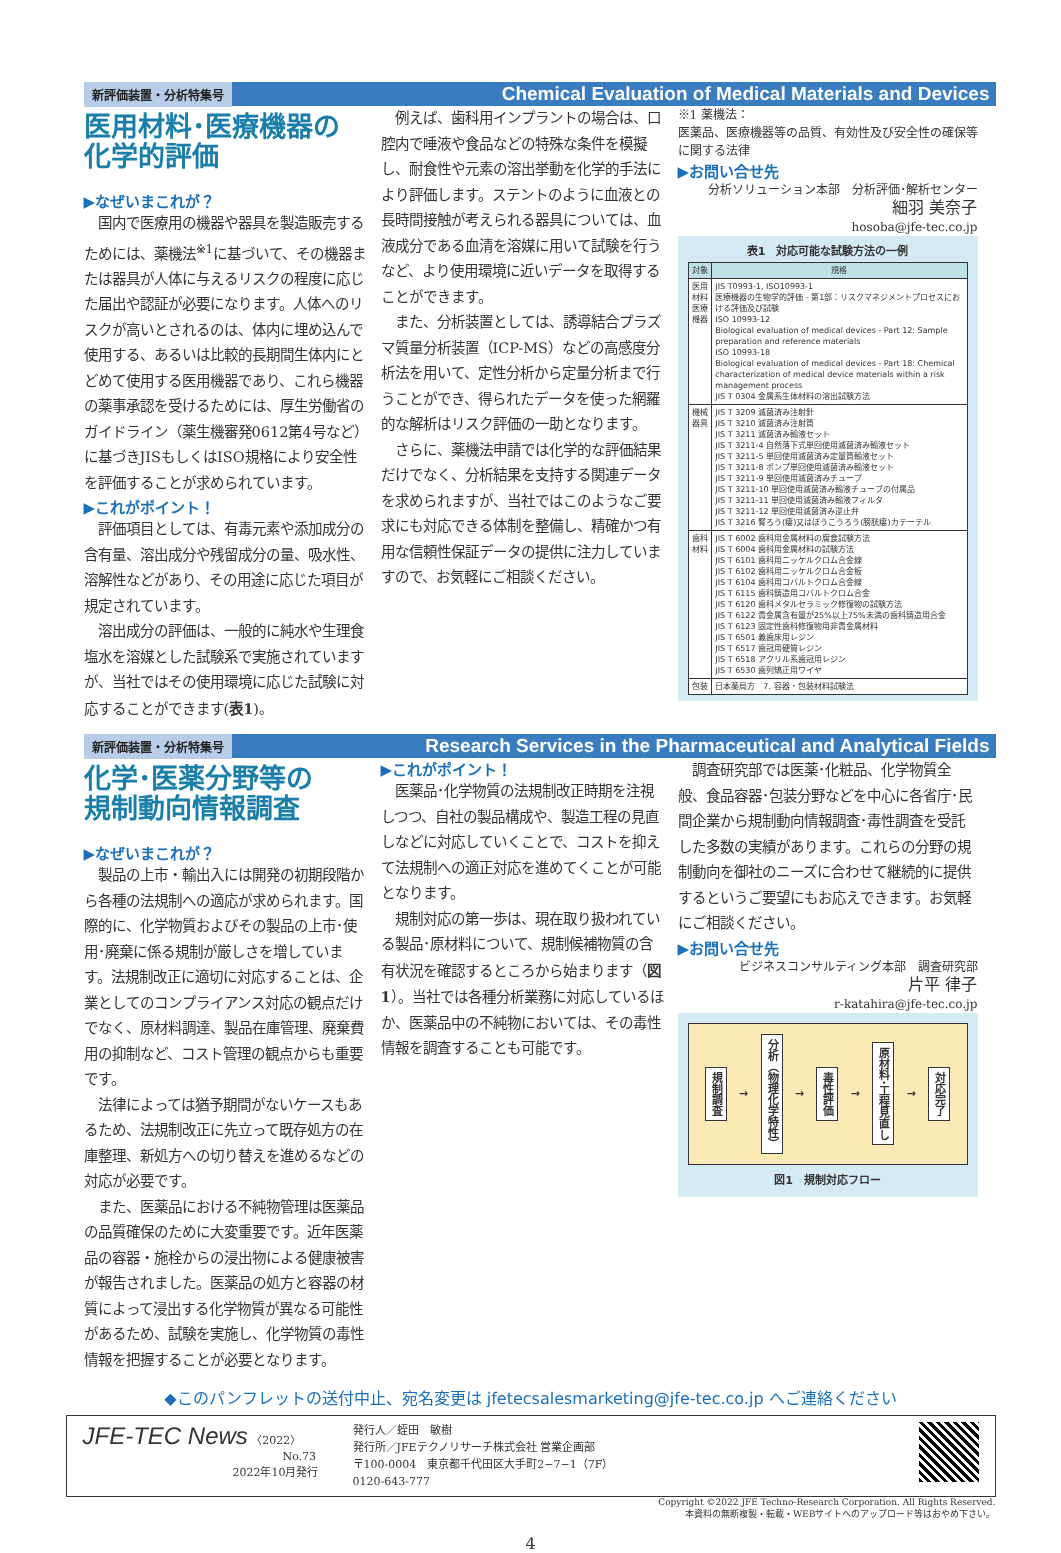新評価装置・分析特集号 Chemical Evaluation of Medical Materials and Devices
医用材料･医療機器の
化学的評価
▶なぜいまこれが？
国内で医療用の機器や器具を製造販売するためには、薬機法<sup>※1</sup>に基づいて、その機器または器具が人体に与えるリスクの程度に応じた届出や認証が必要になります。人体へのリスクが高いとされるのは、体内に埋め込んで使用する、あるいは比較的長期間生体内にとどめて使用する医用機器であり、これら機器の薬事承認を受けるためには、厚生労働省のガイドライン（薬生機審発0612第4号など）に基づきJISもしくはISO規格により安全性を評価することが求められています。
▶これがポイント！
評価項目としては、有毒元素や添加成分の含有量、溶出成分や残留成分の量、吸水性、溶解性などがあり、その用途に応じた項目が規定されています。
溶出成分の評価は、一般的に純水や生理食塩水を溶媒とした試験系で実施されていますが、当社ではその使用環境に応じた試験に対応することができます(表1)。
例えば、歯科用インプラントの場合は、口腔内で唾液や食品などの特殊な条件を模擬し、耐食性や元素の溶出挙動を化学的手法により評価します。ステントのように血液との長時間接触が考えられる器具については、血液成分である血清を溶媒に用いて試験を行うなど、より使用環境に近いデータを取得することができます。
また、分析装置としては、誘導結合プラズマ質量分析装置（ICP-MS）などの高感度分析法を用いて、定性分析から定量分析まで行うことができ、得られたデータを使った網羅的な解析はリスク評価の一助となります。
さらに、薬機法申請では化学的な評価結果だけでなく、分析結果を支持する関連データを求められますが、当社ではこのようなご要求にも対応できる体制を整備し、精確かつ有用な信頼性保証データの提供に注力していますので、お気軽にご相談ください。
※1 薬機法：
医薬品、医療機器等の品質、有効性及び安全性の確保等に関する法律
▶お問い合せ先
分析ソリューション本部　分析評価･解析センター
細羽 美奈子
hosoba@jfe-tec.co.jp
表1　対応可能な試験方法の一例
| 対象 | 規格 |
| --- | --- |
| 医用材料 医療機器 | JIS T0993-1, ISO10993-1 医療機器の生物学的評価 - 第1部：リスクマネジメントプロセスにおける評価及び試験 ISO 10993-12 Biological evaluation of medical devices - Part 12: Sample preparation and reference materials ISO 10993-18 Biological evaluation of medical devices - Part 18: Chemical characterization of medical device materials within a risk management process JIS T 0304 金属系生体材料の溶出試験方法 |
| 機械器具 | JIS T 3209 滅菌済み注射針 JIS T 3210 滅菌済み注射筒 JIS T 3211 滅菌済み輸液セット JIS T 3211-4 自然落下式単回使用滅菌済み輸液セット JIS T 3211-5 単回使用滅菌済み定量筒輸液セット JIS T 3211-8 ポンプ単回使用滅菌済み輸液セット JIS T 3211-9 単回使用滅菌済みチューブ JIS T 3211-10 単回使用滅菌済み輸液チューブの付属品 JIS T 3211-11 単回使用滅菌済み輸液フィルタ JIS T 3211-12 単回使用滅菌済み逆止弁 JIS T 3216 腎ろう(瘻)又はぼうこうろう(膀胱瘻)カテーテル |
| 歯科材料 | JIS T 6002 歯科用金属材料の腐食試験方法 JIS T 6004 歯科用金属材料の試験方法 JIS T 6101 歯科用ニッケルクロム合金線 JIS T 6102 歯科用ニッケルクロム合金板 JIS T 6104 歯科用コバルトクロム合金線 JIS T 6115 歯科鋳造用コバルトクロム合金 JIS T 6120 歯科メタルセラミック修復物の試験方法 JIS T 6122 貴金属含有量が25%以上75%未満の歯科鋳造用合金 JIS T 6123 固定性歯科修復物用非貴金属材料 JIS T 6501 義歯床用レジン JIS T 6517 歯冠用硬質レジン JIS T 6518 アクリル系歯冠用レジン JIS T 6530 歯列矯正用ワイヤ |
| 包装 | 日本薬局方 7. 容器・包装材料試験法 |
新評価装置・分析特集号 Research Services in the Pharmaceutical and Analytical Fields
化学･医薬分野等の
規制動向情報調査
▶なぜいまこれが？
製品の上市・輸出入には開発の初期段階から各種の法規制への適応が求められます。国際的に、化学物質およびその製品の上市･使用･廃棄に係る規制が厳しさを増しています。法規制改正に適切に対応することは、企業としてのコンプライアンス対応の観点だけでなく、原材料調達、製品在庫管理、廃棄費用の抑制など、コスト管理の観点からも重要です。
法律によっては猶予期間がないケースもあるため、法規制改正に先立って既存処方の在庫整理、新処方への切り替えを進めるなどの対応が必要です。
また、医薬品における不純物管理は医薬品の品質確保のために大変重要です。近年医薬品の容器・施栓からの浸出物による健康被害が報告されました。医薬品の処方と容器の材質によって浸出する化学物質が異なる可能性があるため、試験を実施し、化学物質の毒性情報を把握することが必要となります。
▶これがポイント！
医薬品･化学物質の法規制改正時期を注視しつつ、自社の製品構成や、製造工程の見直しなどに対応していくことで、コストを抑えて法規制への適正対応を進めてくことが可能となります。
規制対応の第一歩は、現在取り扱われている製品･原材料について、規制候補物質の含有状況を確認するところから始まります（図1）。当社では各種分析業務に対応しているほか、医薬品中の不純物においては、その毒性情報を調査することも可能です。
調査研究部では医薬･化粧品、化学物質全般、食品容器･包装分野などを中心に各省庁･民間企業から規制動向情報調査･毒性調査を受託した多数の実績があります。これらの分野の規制動向を御社のニーズに合わせて継続的に提供するというご要望にもお応えできます。お気軽にご相談ください。
▶お問い合せ先
ビジネスコンサルティング本部　調査研究部
片平 律子
r-katahira@jfe-tec.co.jp
規制調査 → 分析（物理化学特性） → 毒性評価 → 原材料･工程見直し → 対応完了
図1　規制対応フロー
◆このパンフレットの送付中止、宛名変更は jfetecsalesmarketing@jfe-tec.co.jp へご連絡ください
JFE-TEC News 〈2022〉
No.73
2022年10月発行
発行人／蛭田　敏樹
発行所／JFEテクノリサーチ株式会社 営業企画部
〒100-0004　東京都千代田区大手町2−7−1（7F）
0120-643-777
Copyright ©2022 JFE Techno-Research Corporation. All Rights Reserved.
本資料の無断複製・転載・WEBサイトへのアップロード等はおやめ下さい。
4